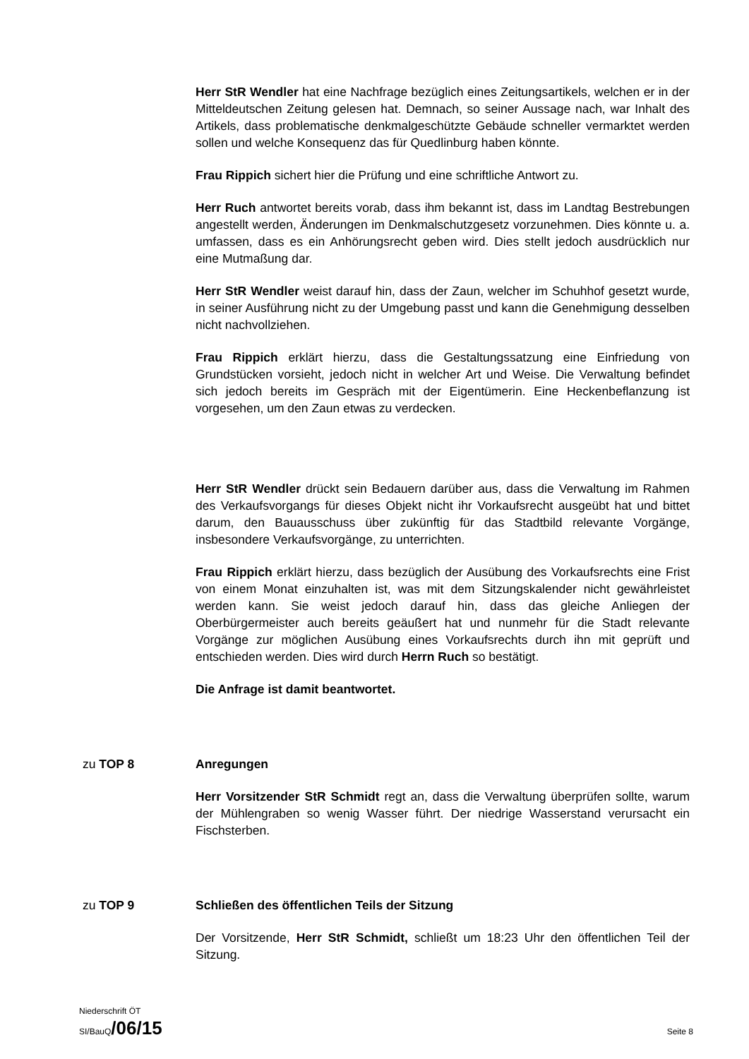Herr StR Wendler hat eine Nachfrage bezüglich eines Zeitungsartikels, welchen er in der Mitteldeutschen Zeitung gelesen hat. Demnach, so seiner Aussage nach, war Inhalt des Artikels, dass problematische denkmalgeschützte Gebäude schneller vermarktet werden sollen und welche Konsequenz das für Quedlinburg haben könnte.
Frau Rippich sichert hier die Prüfung und eine schriftliche Antwort zu.
Herr Ruch antwortet bereits vorab, dass ihm bekannt ist, dass im Landtag Bestrebungen angestellt werden, Änderungen im Denkmalschutzgesetz vorzunehmen. Dies könnte u. a. umfassen, dass es ein Anhörungsrecht geben wird. Dies stellt jedoch ausdrücklich nur eine Mutmaßung dar.
Herr StR Wendler weist darauf hin, dass der Zaun, welcher im Schuhhof gesetzt wurde, in seiner Ausführung nicht zu der Umgebung passt und kann die Genehmigung desselben nicht nachvollziehen.
Frau Rippich erklärt hierzu, dass die Gestaltungssatzung eine Einfriedung von Grundstücken vorsieht, jedoch nicht in welcher Art und Weise. Die Verwaltung befindet sich jedoch bereits im Gespräch mit der Eigentümerin. Eine Heckenbeflanzung ist vorgesehen, um den Zaun etwas zu verdecken.
Herr StR Wendler drückt sein Bedauern darüber aus, dass die Verwaltung im Rahmen des Verkaufsvorgangs für dieses Objekt nicht ihr Vorkaufsrecht ausgeübt hat und bittet darum, den Bauausschuss über zukünftig für das Stadtbild relevante Vorgänge, insbesondere Verkaufsvorgänge, zu unterrichten.
Frau Rippich erklärt hierzu, dass bezüglich der Ausübung des Vorkaufsrechts eine Frist von einem Monat einzuhalten ist, was mit dem Sitzungskalender nicht gewährleistet werden kann. Sie weist jedoch darauf hin, dass das gleiche Anliegen der Oberbürgermeister auch bereits geäußert hat und nunmehr für die Stadt relevante Vorgänge zur möglichen Ausübung eines Vorkaufsrechts durch ihn mit geprüft und entschieden werden. Dies wird durch Herrn Ruch so bestätigt.
Die Anfrage ist damit beantwortet.
zu TOP 8 Anregungen
Herr Vorsitzender StR Schmidt regt an, dass die Verwaltung überprüfen sollte, warum der Mühlengraben so wenig Wasser führt. Der niedrige Wasserstand verursacht ein Fischsterben.
zu TOP 9 Schließen des öffentlichen Teils der Sitzung
Der Vorsitzende, Herr StR Schmidt, schließt um 18:23 Uhr den öffentlichen Teil der Sitzung.
Niederschrift ÖT
SI/BauQ/06/15 Seite 8